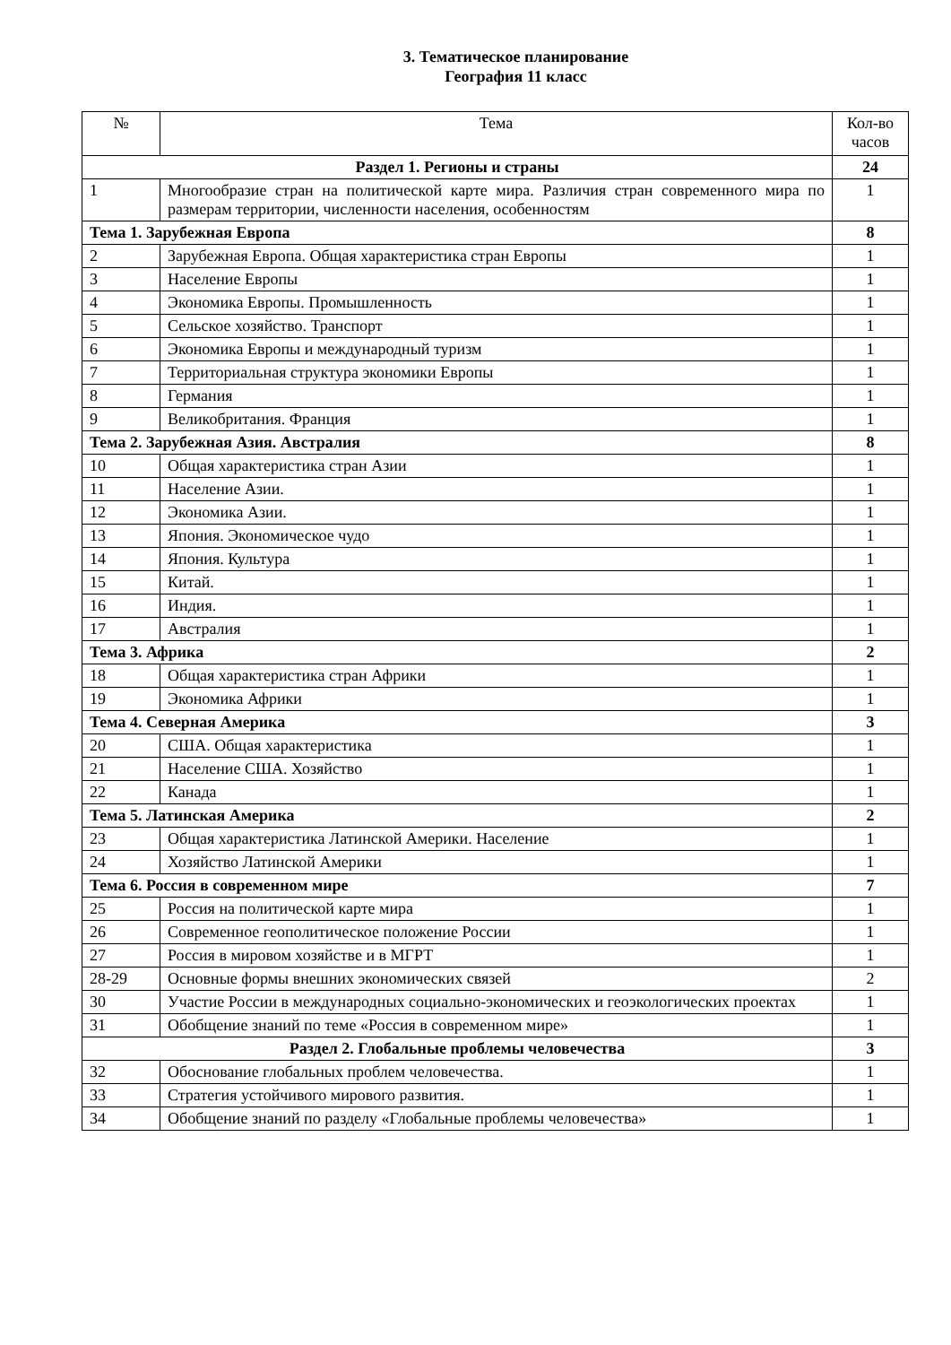3. Тематическое планирование
География 11 класс
| № | Тема | Кол-во часов |
| --- | --- | --- |
| Раздел 1. Регионы и страны | | 24 |
| 1 | Многообразие стран на политической карте мира. Различия стран современного мира по размерам территории, численности населения, особенностям | 1 |
| Тема 1. Зарубежная Европа | | 8 |
| 2 | Зарубежная Европа. Общая характеристика стран Европы | 1 |
| 3 | Население Европы | 1 |
| 4 | Экономика Европы. Промышленность | 1 |
| 5 | Сельское хозяйство. Транспорт | 1 |
| 6 | Экономика Европы и международный туризм | 1 |
| 7 | Территориальная структура экономики Европы | 1 |
| 8 | Германия | 1 |
| 9 | Великобритания. Франция | 1 |
| Тема 2. Зарубежная Азия. Австралия | | 8 |
| 10 | Общая характеристика стран Азии | 1 |
| 11 | Население Азии. | 1 |
| 12 | Экономика Азии. | 1 |
| 13 | Япония. Экономическое чудо | 1 |
| 14 | Япония. Культура | 1 |
| 15 | Китай. | 1 |
| 16 | Индия. | 1 |
| 17 | Австралия | 1 |
| Тема 3. Африка | | 2 |
| 18 | Общая характеристика стран Африки | 1 |
| 19 | Экономика Африки | 1 |
| Тема 4. Северная Америка | | 3 |
| 20 | США. Общая характеристика | 1 |
| 21 | Население США. Хозяйство | 1 |
| 22 | Канада | 1 |
| Тема 5. Латинская Америка | | 2 |
| 23 | Общая характеристика Латинской Америки. Население | 1 |
| 24 | Хозяйство Латинской Америки | 1 |
| Тема 6. Россия в современном мире | | 7 |
| 25 | Россия на политической карте мира | 1 |
| 26 | Современное геополитическое положение России | 1 |
| 27 | Россия в мировом хозяйстве и в МГРТ | 1 |
| 28-29 | Основные формы внешних экономических связей | 2 |
| 30 | Участие России в международных социально-экономических и геоэкологических проектах | 1 |
| 31 | Обобщение знаний по теме «Россия в современном мире» | 1 |
| Раздел 2. Глобальные проблемы человечества | | 3 |
| 32 | Обоснование глобальных проблем человечества. | 1 |
| 33 | Стратегия устойчивого мирового развития. | 1 |
| 34 | Обобщение знаний по разделу «Глобальные проблемы человечества» | 1 |